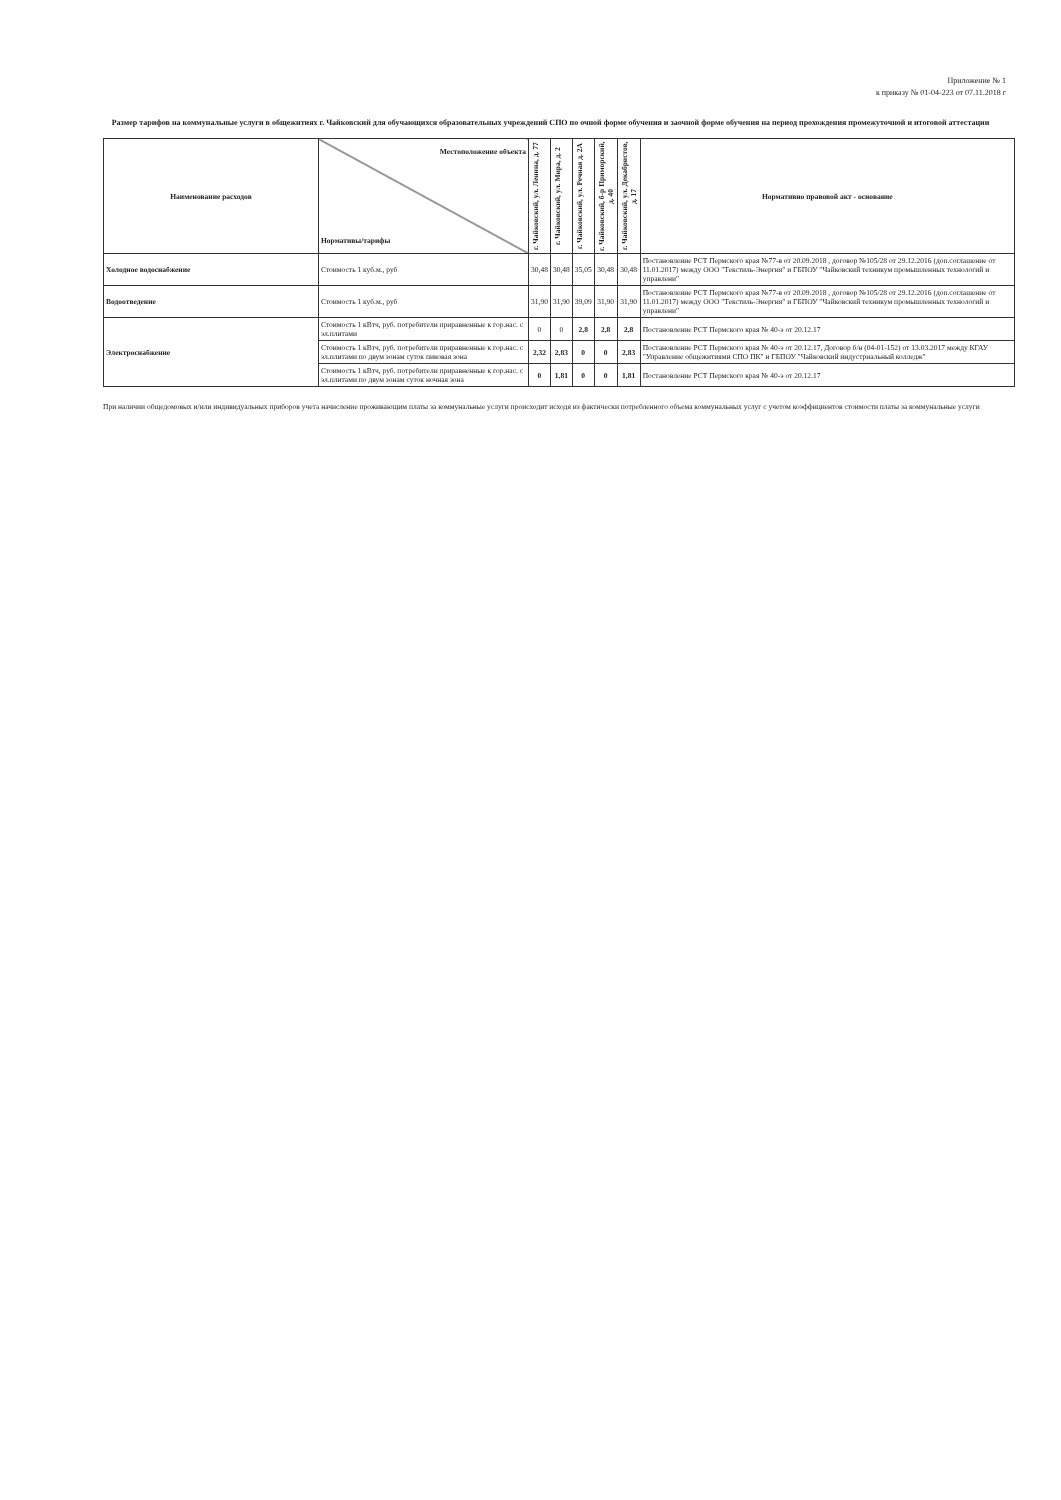Приложение № 1
к приказу № 01-04-223 от 07.11.2018 г
Размер тарифов на коммунальные услуги в общежитиях г. Чайковский для обучающихся образовательных учреждений СПО по очной форме обучения и заочной форме обучения на период прохождения промежуточной и итоговой аттестации
| Наименование расходов | Местоположение объекта Нормативы/тарифы | г. Чайковский, ул. Ленина, д. 77 | г. Чайковский, ул. Мира, д. 2 | г. Чайковский, ул. Речная д. 2А | г. Чайковский, б-р Приморский, д. 40 | г. Чайковский, ул. Декабристов, д. 17 | Нормативно правовой акт - основание |
| --- | --- | --- | --- | --- | --- | --- | --- |
| Холодное водоснабжение | Стоимость 1 куб.м., руб | 30,48 | 30,48 | 35,05 | 30,48 | 30,48 | Постановление РСТ Пермского края №77-в от 20.09.2018 , договор №105/28 от 29.12.2016 (доп.соглашение от 11.01.2017) между ООО "Текстиль-Энергия" и ГБПОУ "Чайковский техникум промышленных технологий и управлени" |
| Водоотведение | Стоимость 1 куб.м., руб | 31,90 | 31,90 | 39,09 | 31,90 | 31,90 | Постановление РСТ Пермского края №77-в от 20.09.2018 , договор №105/28 от 29.12.2016 (доп.соглашение от 11.01.2017) между ООО "Текстиль-Энергия" и ГБПОУ "Чайковский техникум промышленных технологий и управлени" |
| Электроснабжение | Стоимость 1 кВтч, руб. потребители приравненные к гор.нас. с эл.плитами | 0 | 0 | 2,8 | 2,8 | 2,8 | Постановление РСТ Пермского края № 40-э от 20.12.17 |
| | Стоимость 1 кВтч, руб. потребители приравненные к гор.нас. с эл.плитами по двум зонам суток пиковая зона | 2,32 | 2,83 | 0 | 0 | 2,83 | Постановление РСТ Пермского края № 40-э от 20.12.17, Договор б/н (04-01-152) от 13.03.2017 между КГАУ "Управление общежитиями СПО ПК" и ГБПОУ "Чайковский индустриальный колледж" |
| | Стоимость 1 кВтч, руб. потребители приравненные к гор.нас. с эл.плитами по двум зонам суток ночная зона | 0 | 1,81 | 0 | 0 | 1,81 | Постановление РСТ Пермского края № 40-э от 20.12.17 |
При наличии общедомовых и/или индивидуальных приборов учета начисление проживающим платы за коммунальные услуги происходит исходя из фактически потребленного объема коммунальных услуг с учетом коэффициентов стоимости платы за коммунальные услуги